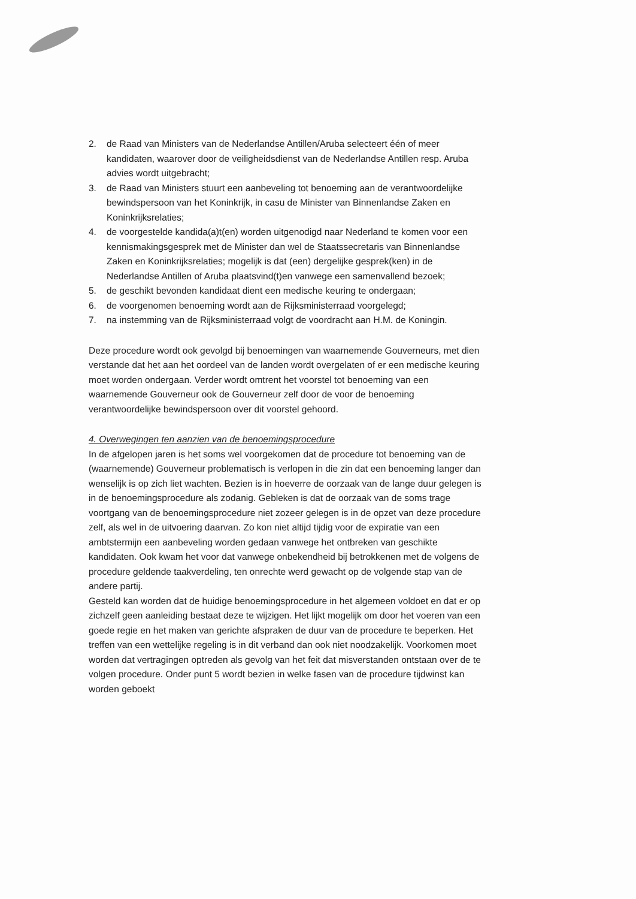2. de Raad van Ministers van de Nederlandse Antillen/Aruba selecteert één of meer kandidaten, waarover door de veiligheidsdienst van de Nederlandse Antillen resp. Aruba advies wordt uitgebracht;
3. de Raad van Ministers stuurt een aanbeveling tot benoeming aan de verantwoordelijke bewindspersoon van het Koninkrijk, in casu de Minister van Binnenlandse Zaken en Koninkrijksrelaties;
4. de voorgestelde kandida(a)t(en) worden uitgenodigd naar Nederland te komen voor een kennismakingsgesprek met de Minister dan wel de Staatssecretaris van Binnenlandse Zaken en Koninkrijksrelaties; mogelijk is dat (een) dergelijke gesprek(ken) in de Nederlandse Antillen of Aruba plaatsvind(t)en vanwege een samenvallend bezoek;
5. de geschikt bevonden kandidaat dient een medische keuring te ondergaan;
6. de voorgenomen benoeming wordt aan de Rijksministerraad voorgelegd;
7. na instemming van de Rijksministerraad volgt de voordracht aan H.M. de Koningin.
Deze procedure wordt ook gevolgd bij benoemingen van waarnemende Gouverneurs, met dien verstande dat het aan het oordeel van de landen wordt overgelaten of er een medische keuring moet worden ondergaan. Verder wordt omtrent het voorstel tot benoeming van een waarnemende Gouverneur ook de Gouverneur zelf door de voor de benoeming verantwoordelijke bewindspersoon over dit voorstel gehoord.
4. Overwegingen ten aanzien van de benoemingsprocedure
In de afgelopen jaren is het soms wel voorgekomen dat de procedure tot benoeming van de (waarnemende) Gouverneur problematisch is verlopen in die zin dat een benoeming langer dan wenselijk is op zich liet wachten. Bezien is in hoeverre de oorzaak van de lange duur gelegen is in de benoemingsprocedure als zodanig. Gebleken is dat de oorzaak van de soms trage voortgang van de benoemingsprocedure niet zozeer gelegen is in de opzet van deze procedure zelf, als wel in de uitvoering daarvan. Zo kon niet altijd tijdig voor de expiratie van een ambtstermijn een aanbeveling worden gedaan vanwege het ontbreken van geschikte kandidaten. Ook kwam het voor dat vanwege onbekendheid bij betrokkenen met de volgens de procedure geldende taakverdeling, ten onrechte werd gewacht op de volgende stap van de andere partij.
Gesteld kan worden dat de huidige benoemingsprocedure in het algemeen voldoet en dat er op zichzelf geen aanleiding bestaat deze te wijzigen. Het lijkt mogelijk om door het voeren van een goede regie en het maken van gerichte afspraken de duur van de procedure te beperken. Het treffen van een wettelijke regeling is in dit verband dan ook niet noodzakelijk. Voorkomen moet worden dat vertragingen optreden als gevolg van het feit dat misverstanden ontstaan over de te volgen procedure. Onder punt 5 wordt bezien in welke fasen van de procedure tijdwinst kan worden geboekt